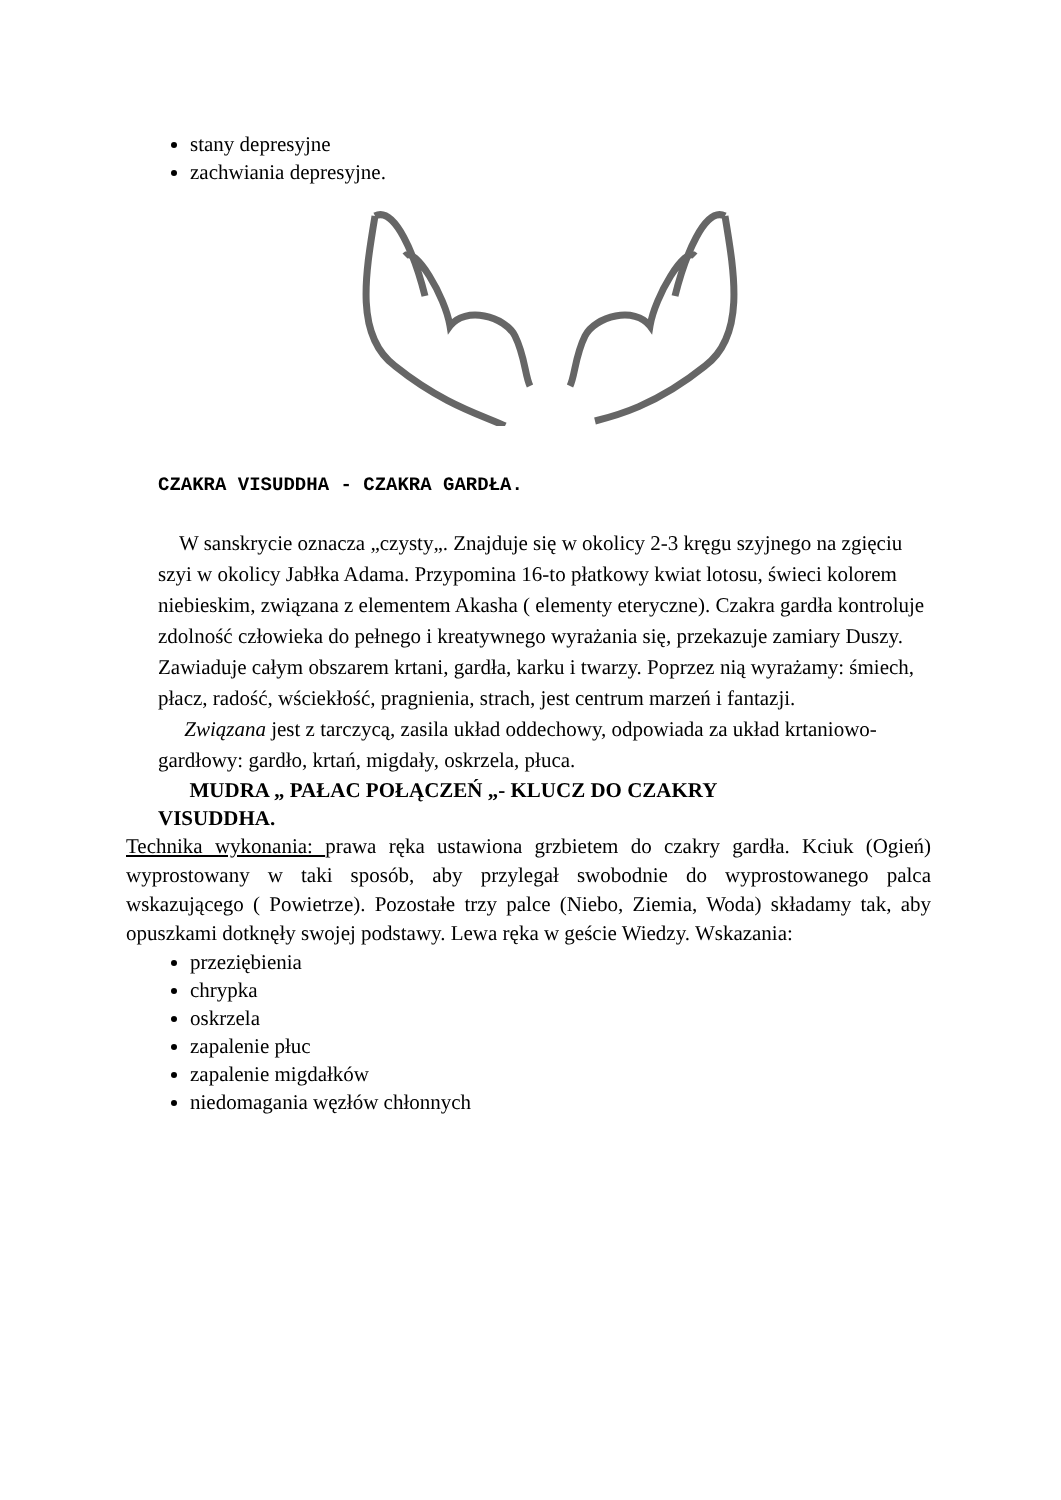stany depresyjne
zachwiania depresyjne.
CZAKRA VISUDDHA - CZAKRA GARDŁA.
W sanskrycie oznacza „czysty„. Znajduje się w okolicy 2-3 kręgu szyjnego na zgięciu szyi w okolicy Jabłka Adama. Przypomina 16-to płatkowy kwiat lotosu, świeci kolorem niebieskim, związana z elementem Akasha ( elementy eteryczne). Czakra gardła kontroluje zdolność człowieka do pełnego i kreatywnego wyrażania się, przekazuje zamiary Duszy. Zawiaduje całym obszarem krtani, gardła, karku i twarzy. Poprzez nią wyrażamy: śmiech, płacz, radość, wściekłość, pragnienia, strach, jest centrum marzeń i fantazji.
Związana jest z tarczycą, zasila układ oddechowy, odpowiada za układ krtaniowo-gardłowy: gardło, krtań, migdały, oskrzela, płuca.
MUDRA „ PAŁAC POŁĄCZEŃ „- KLUCZ DO CZAKRY
VISUDDHA.
Technika wykonania: prawa ręka ustawiona grzbietem do czakry gardła. Kciuk (Ogień) wyprostowany w taki sposób, aby przylegał swobodnie do wyprostowanego palca wskazującego ( Powietrze). Pozostałe trzy palce (Niebo, Ziemia, Woda) składamy tak, aby opuszkami dotknęły swojej podstawy. Lewa ręka w geście Wiedzy. Wskazania:
przeziębienia
chrypka
oskrzela
zapalenie płuc
zapalenie migdałków
niedomagania węzłów chłonnych